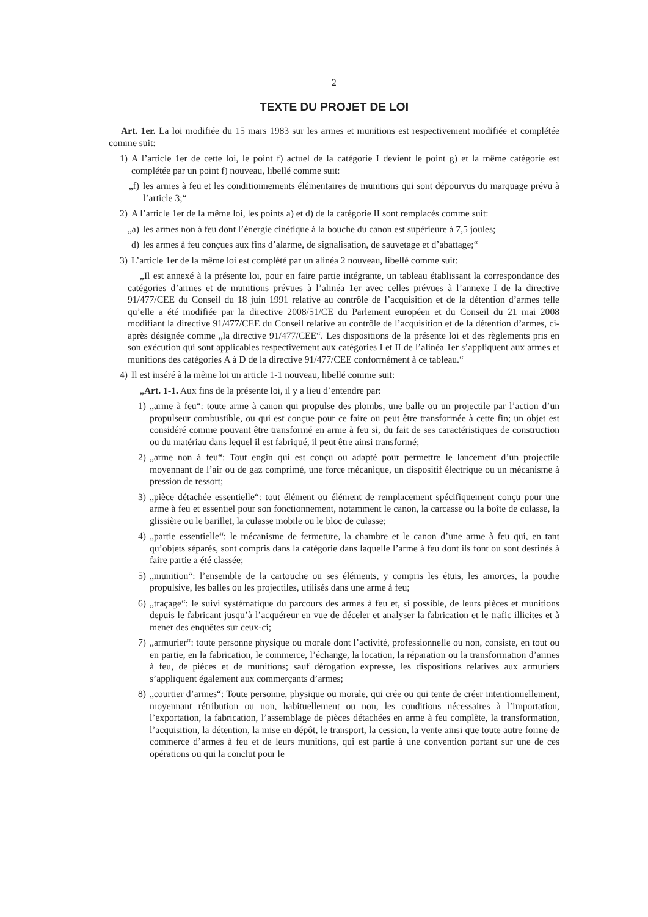2
TEXTE DU PROJET DE LOI
Art. 1er. La loi modifiée du 15 mars 1983 sur les armes et munitions est respectivement modifiée et complétée comme suit:
1) A l’article 1er de cette loi, le point f) actuel de la catégorie I devient le point g) et la même catégorie est complétée par un point f) nouveau, libellé comme suit:
„f) les armes à feu et les conditionnements élémentaires de munitions qui sont dépourvus du marquage prévu à l’article 3;“
2) A l’article 1er de la même loi, les points a) et d) de la catégorie II sont remplacés comme suit:
„a) les armes non à feu dont l’énergie cinétique à la bouche du canon est supérieure à 7,5 joules;
d) les armes à feu conçues aux fins d’alarme, de signalisation, de sauvetage et d’abattage;“
3) L’article 1er de la même loi est complété par un alinéa 2 nouveau, libellé comme suit:
„Il est annexé à la présente loi, pour en faire partie intégrante, un tableau établissant la correspondance des catégories d’armes et de munitions prévues à l’alinéa 1er avec celles prévues à l’annexe I de la directive 91/477/CEE du Conseil du 18 juin 1991 relative au contrôle de l’acquisition et de la détention d’armes telle qu’elle a été modifiée par la directive 2008/51/CE du Parlement européen et du Conseil du 21 mai 2008 modifiant la directive 91/477/CEE du Conseil relative au contrôle de l’acquisition et de la détention d’armes, ci-après désignée comme „la directive 91/477/CEE“. Les dispositions de la présente loi et des règlements pris en son exécution qui sont applicables respectivement aux catégories I et II de l’alinéa 1er s’appliquent aux armes et munitions des catégories A à D de la directive 91/477/CEE conformément à ce tableau.“
4) Il est inséré à la même loi un article 1-1 nouveau, libellé comme suit:
„Art. 1-1. Aux fins de la présente loi, il y a lieu d’entendre par:
1) „arme à feu“: toute arme à canon qui propulse des plombs, une balle ou un projectile par l’action d’un propulseur combustible, ou qui est conçue pour ce faire ou peut être transformée à cette fin; un objet est considéré comme pouvant être transformé en arme à feu si, du fait de ses caractéristiques de construction ou du matériau dans lequel il est fabriqué, il peut être ainsi transformé;
2) „arme non à feu“: Tout engin qui est conçu ou adapté pour permettre le lancement d’un projectile moyennant de l’air ou de gaz comprimé, une force mécanique, un dispositif électrique ou un mécanisme à pression de ressort;
3) „pièce détachée essentielle“: tout élément ou élément de remplacement spécifiquement conçu pour une arme à feu et essentiel pour son fonctionnement, notamment le canon, la carcasse ou la boîte de culasse, la glissière ou le barillet, la culasse mobile ou le bloc de culasse;
4) „partie essentielle“: le mécanisme de fermeture, la chambre et le canon d’une arme à feu qui, en tant qu’objets séparés, sont compris dans la catégorie dans laquelle l’arme à feu dont ils font ou sont destinés à faire partie a été classée;
5) „munition“: l’ensemble de la cartouche ou ses éléments, y compris les étuis, les amorces, la poudre propulsive, les balles ou les projectiles, utilisés dans une arme à feu;
6) „traçage“: le suivi systématique du parcours des armes à feu et, si possible, de leurs pièces et munitions depuis le fabricant jusqu’à l’acquéreur en vue de déceler et analyser la fabrication et le trafic illicites et à mener des enquêtes sur ceux-ci;
7) „armurier“: toute personne physique ou morale dont l’activité, professionnelle ou non, consiste, en tout ou en partie, en la fabrication, le commerce, l’échange, la location, la réparation ou la transformation d’armes à feu, de pièces et de munitions; sauf dérogation expresse, les dispositions relatives aux armuriers s’appliquent également aux commerçants d’armes;
8) „courtier d’armes“: Toute personne, physique ou morale, qui crée ou qui tente de créer intentionnellement, moyennant rétribution ou non, habituellement ou non, les conditions nécessaires à l’importation, l’exportation, la fabrication, l’assemblage de pièces détachées en arme à feu complète, la transformation, l’acquisition, la détention, la mise en dépôt, le transport, la cession, la vente ainsi que toute autre forme de commerce d’armes à feu et de leurs munitions, qui est partie à une convention portant sur une de ces opérations ou qui la conclut pour le